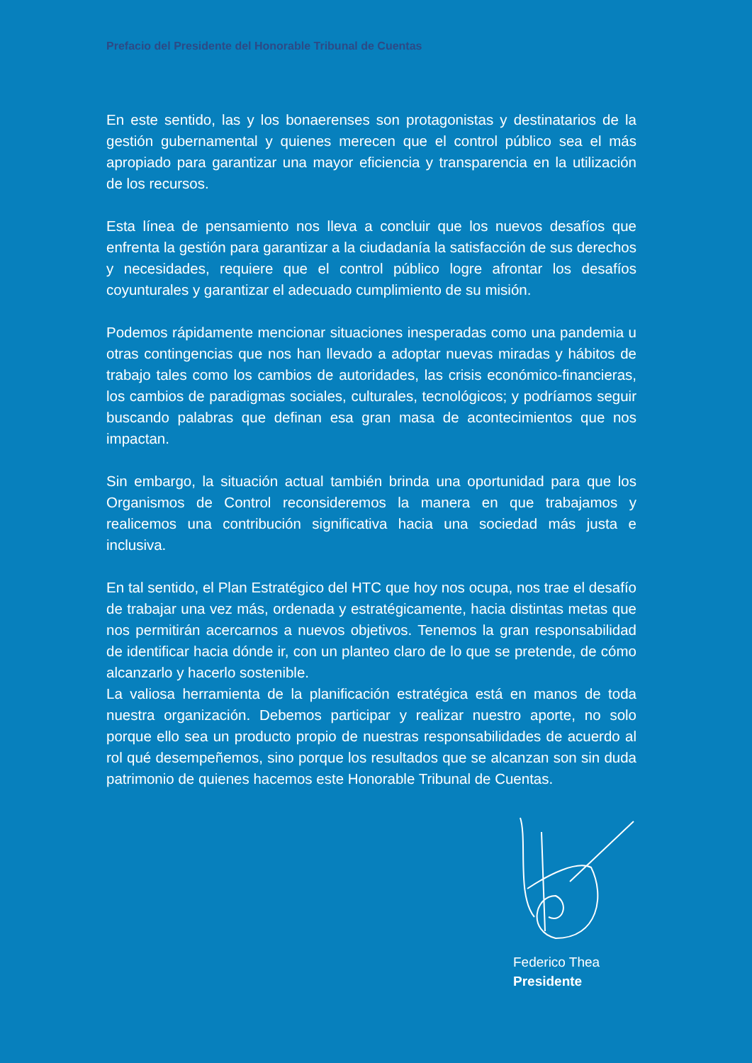Prefacio del Presidente del Honorable Tribunal de Cuentas
En este sentido, las y los bonaerenses son protagonistas y destinatarios de la gestión gubernamental y quienes merecen que el control público sea el más apropiado para garantizar una mayor eficiencia y transparencia en la utilización de los recursos.
Esta línea de pensamiento nos lleva a concluir que los nuevos desafíos que enfrenta la gestión para garantizar a la ciudadanía la satisfacción de sus derechos y necesidades, requiere que el control público logre afrontar los desafíos coyunturales y garantizar el adecuado cumplimiento de su misión.
Podemos rápidamente mencionar situaciones inesperadas como una pandemia u otras contingencias que nos han llevado a adoptar nuevas miradas y hábitos de trabajo tales como los cambios de autoridades, las crisis económico-financieras, los cambios de paradigmas sociales, culturales, tecnológicos; y podríamos seguir buscando palabras que definan esa gran masa de acontecimientos que nos impactan.
Sin embargo, la situación actual también brinda una oportunidad para que los Organismos de Control reconsideremos la manera en que trabajamos y realicemos una contribución significativa hacia una sociedad más justa e inclusiva.
En tal sentido, el Plan Estratégico del HTC que hoy nos ocupa, nos trae el desafío de trabajar una vez más, ordenada y estratégicamente, hacia distintas metas que nos permitirán acercarnos a nuevos objetivos. Tenemos la gran responsabilidad de identificar hacia dónde ir, con un planteo claro de lo que se pretende, de cómo alcanzarlo y hacerlo sostenible.
La valiosa herramienta de la planificación estratégica está en manos de toda nuestra organización. Debemos participar y realizar nuestro aporte, no solo porque ello sea un producto propio de nuestras responsabilidades de acuerdo al rol qué desempeñemos, sino porque los resultados que se alcanzan son sin duda patrimonio de quienes hacemos este Honorable Tribunal de Cuentas.
Federico Thea
Presidente